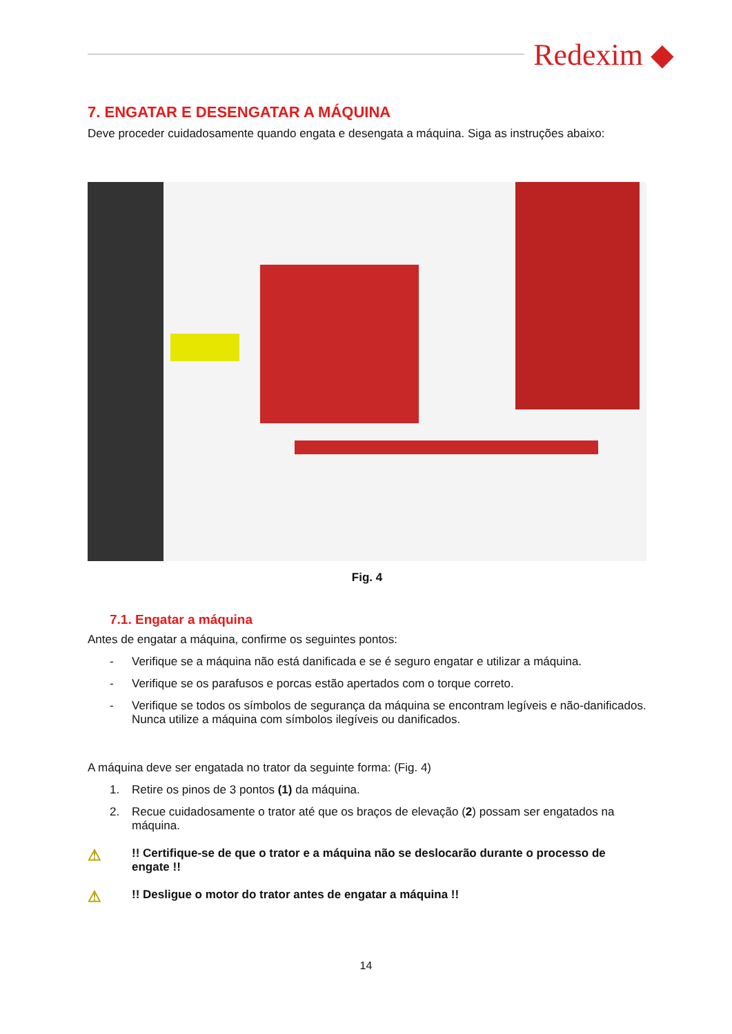Redexim ◆
7. ENGATAR E DESENGATAR A MÁQUINA
Deve proceder cuidadosamente quando engata e desengata a máquina. Siga as instruções abaixo:
Fig. 4
7.1. Engatar a máquina
Antes de engatar a máquina, confirme os seguintes pontos:
- Verifique se a máquina não está danificada e se é seguro engatar e utilizar a máquina.
- Verifique se os parafusos e porcas estão apertados com o torque correto.
- Verifique se todos os símbolos de segurança da máquina se encontram legíveis e não-danificados. Nunca utilize a máquina com símbolos ilegíveis ou danificados.
A máquina deve ser engatada no trator da seguinte forma: (Fig. 4)
1. Retire os pinos de 3 pontos (1) da máquina.
2. Recue cuidadosamente o trator até que os braços de elevação (2) possam ser engatados na máquina.
⚠!! Certifique-se de que o trator e a máquina não se deslocarão durante o processo de engate !!
⚠!! Desligue o motor do trator antes de engatar a máquina !!
14